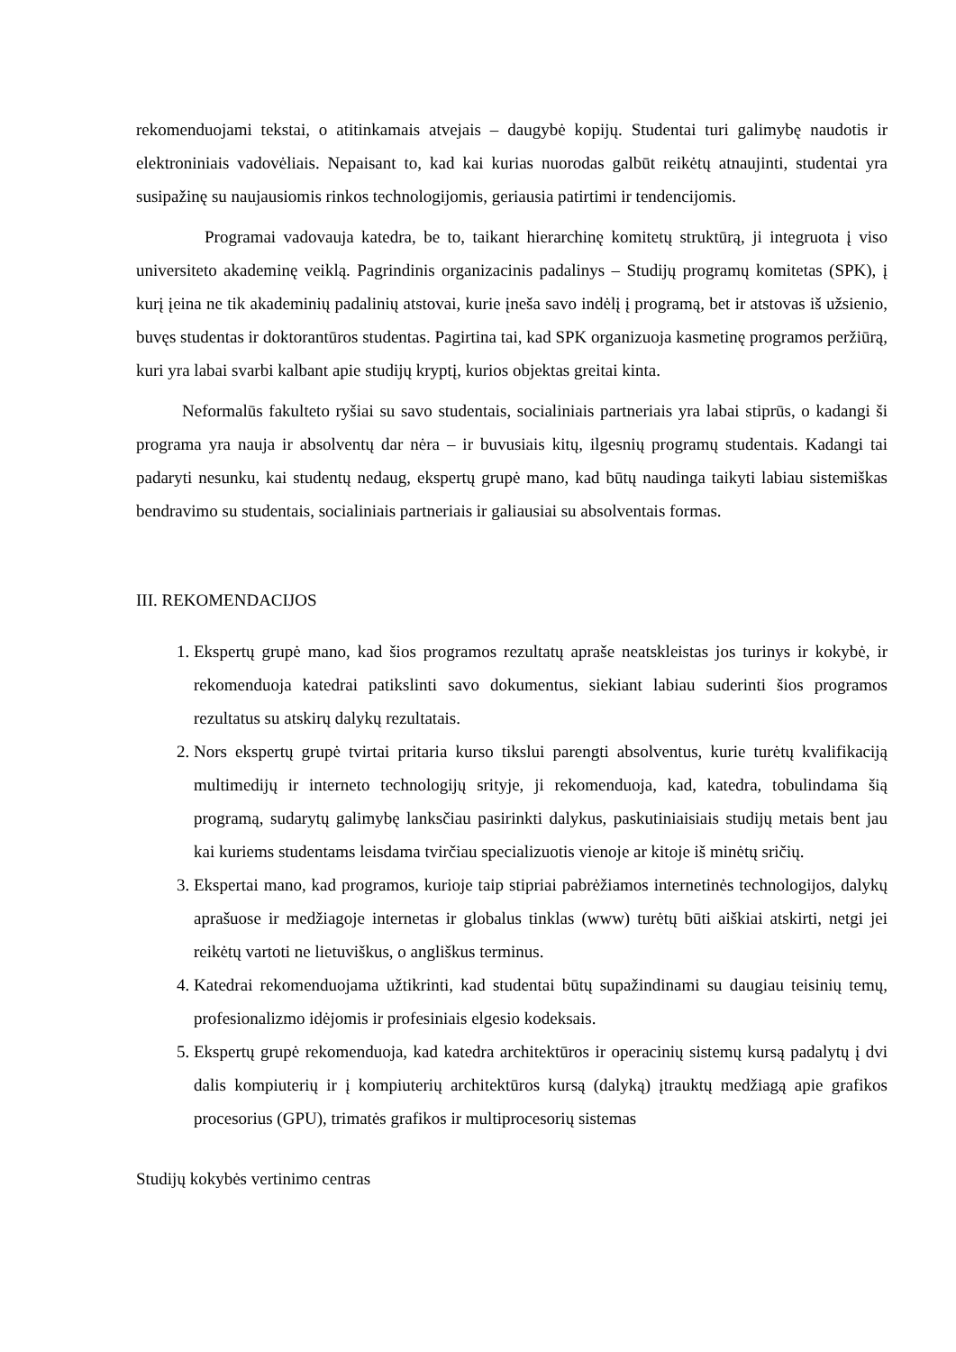rekomenduojami tekstai, o atitinkamais atvejais – daugybė kopijų. Studentai turi galimybę naudotis ir elektroniniais vadovėliais. Nepaisant to, kad kai kurias nuorodas galbūt reikėtų atnaujinti, studentai yra susipažinę su naujausiomis rinkos technologijomis, geriausia patirtimi ir tendencijomis.
Programai vadovauja katedra, be to, taikant hierarchinę komitetų struktūrą, ji integruota į viso universiteto akademinę veiklą. Pagrindinis organizacinis padalinys – Studijų programų komitetas (SPK), į kurį įeina ne tik akademinių padalinių atstovai, kurie įneša savo indėlį į programą, bet ir atstovas iš užsienio, buvęs studentas ir doktorantūros studentas. Pagirtina tai, kad SPK organizuoja kasmetinę programos peržiūrą, kuri yra labai svarbi kalbant apie studijų kryptį, kurios objektas greitai kinta.
Neformalūs fakulteto ryšiai su savo studentais, socialiniais partneriais yra labai stiprūs, o kadangi ši programa yra nauja ir absolventų dar nėra – ir buvusiais kitų, ilgesnių programų studentais. Kadangi tai padaryti nesunku, kai studentų nedaug, ekspertų grupė mano, kad būtų naudinga taikyti labiau sistemiškas bendravimo su studentais, socialiniais partneriais ir galiausiai su absolventais formas.
III. REKOMENDACIJOS
1. Ekspertų grupė mano, kad šios programos rezultatų apraše neatskleistas jos turinys ir kokybė, ir rekomenduoja katedrai patikslinti savo dokumentus, siekiant labiau suderinti šios programos rezultatus su atskirų dalykų rezultatais.
2. Nors ekspertų grupė tvirtai pritaria kurso tikslui parengti absolventus, kurie turėtų kvalifikaciją multimedijų ir interneto technologijų srityje, ji rekomenduoja, kad, katedra, tobulindama šią programą, sudarytų galimybę lanksčiau pasirinkti dalykus, paskutiniaisiais studijų metais bent jau kai kuriems studentams leisdama tvirčiau specializuotis vienoje ar kitoje iš minėtų sričių.
3. Ekspertai mano, kad programos, kurioje taip stipriai pabrėžiamos internetinės technologijos, dalykų aprašuose ir medžiagoje internetas ir globalus tinklas (www) turėtų būti aiškiai atskirti, netgi jei reikėtų vartoti ne lietuviškus, o angliškus terminus.
4. Katedrai rekomenduojama užtikrinti, kad studentai būtų supažindinami su daugiau teisinių temų, profesionalizmo idėjomis ir profesiniais elgesio kodeksais.
5. Ekspertų grupė rekomenduoja, kad katedra architektūros ir operacinių sistemų kursą padalytų į dvi dalis kompiuterių ir į kompiuterių architektūros kursą (dalyką) įtrauktų medžiagą apie grafikos procesorius (GPU), trimatės grafikos ir multiprocesorių sistemas
Studijų kokybės vertinimo centras